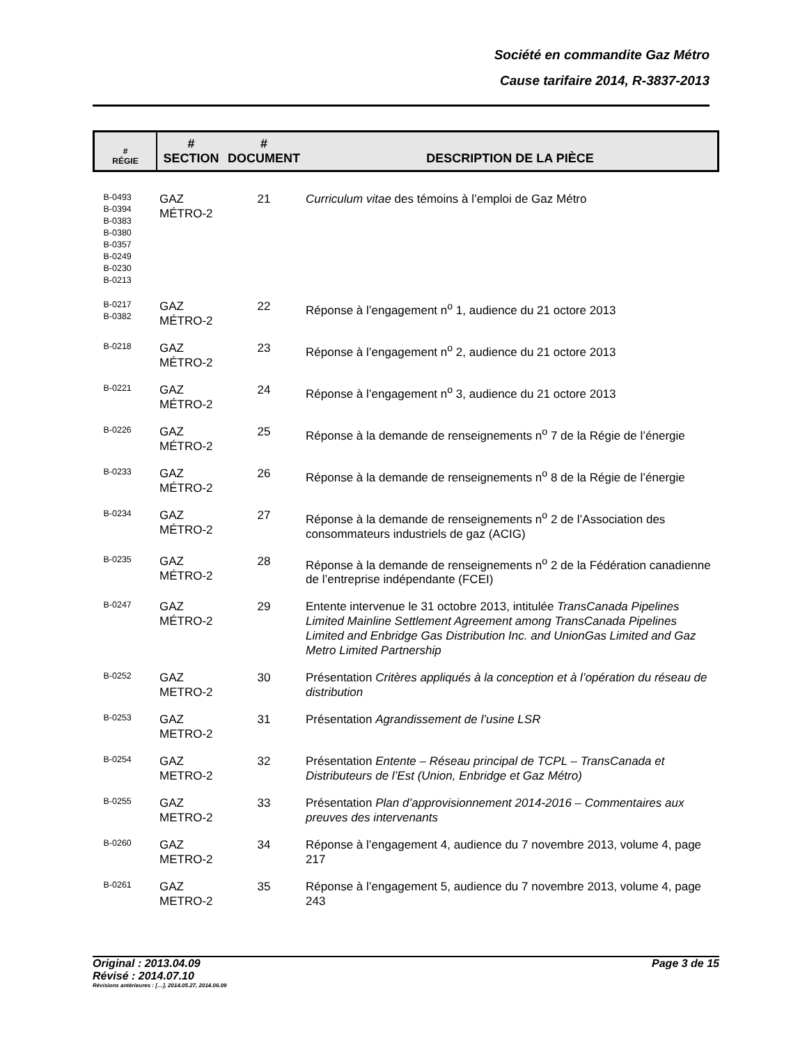Société en commandite Gaz Métro
Cause tarifaire 2014, R-3837-2013
| # RÉGIE | # SECTION | # DOCUMENT | DESCRIPTION DE LA PIÈCE |
| --- | --- | --- | --- |
| B-0493 B-0394 B-0383 B-0380 B-0357 B-0249 B-0230 B-0213 | GAZ MÉTRO-2 | 21 | Curriculum vitae des témoins à l’emploi de Gaz Métro |
| B-0217 B-0382 | GAZ MÉTRO-2 | 22 | Réponse à l’engagement n<sup>o</sup> 1, audience du 21 octore 2013 |
| B-0218 | GAZ MÉTRO-2 | 23 | Réponse à l’engagement n<sup>o</sup> 2, audience du 21 octore 2013 |
| B-0221 | GAZ MÉTRO-2 | 24 | Réponse à l’engagement n<sup>o</sup> 3, audience du 21 octore 2013 |
| B-0226 | GAZ MÉTRO-2 | 25 | Réponse à la demande de renseignements n<sup>o</sup> 7 de la Régie de l’énergie |
| B-0233 | GAZ MÉTRO-2 | 26 | Réponse à la demande de renseignements n<sup>o</sup> 8 de la Régie de l’énergie |
| B-0234 | GAZ MÉTRO-2 | 27 | Réponse à la demande de renseignements n<sup>o</sup> 2 de l’Association des consommateurs industriels de gaz (ACIG) |
| B-0235 | GAZ MÉTRO-2 | 28 | Réponse à la demande de renseignements n<sup>o</sup> 2 de la Fédération canadienne de l’entreprise indépendante (FCEI) |
| B-0247 | GAZ MÉTRO-2 | 29 | Entente intervenue le 31 octobre 2013, intitulée TransCanada Pipelines Limited Mainline Settlement Agreement among TransCanada Pipelines Limited and Enbridge Gas Distribution Inc. and UnionGas Limited and Gaz Metro Limited Partnership |
| B-0252 | GAZ METRO-2 | 30 | Présentation Critères appliqués à la conception et à l’opération du réseau de distribution |
| B-0253 | GAZ METRO-2 | 31 | Présentation Agrandissement de l’usine LSR |
| B-0254 | GAZ METRO-2 | 32 | Présentation Entente – Réseau principal de TCPL – TransCanada et Distributeurs de l’Est (Union, Enbridge et Gaz Métro) |
| B-0255 | GAZ METRO-2 | 33 | Présentation Plan d’approvisionnement 2014-2016 – Commentaires aux preuves des intervenants |
| B-0260 | GAZ METRO-2 | 34 | Réponse à l’engagement 4, audience du 7 novembre 2013, volume 4, page 217 |
| B-0261 | GAZ METRO-2 | 35 | Réponse à l’engagement 5, audience du 7 novembre 2013, volume 4, page 243 |
Original : 2013.04.09 Page 3 de 15
Révisé : 2014.07.10
Révisions antérieures : […], 2014.05.27, 2014.06.09